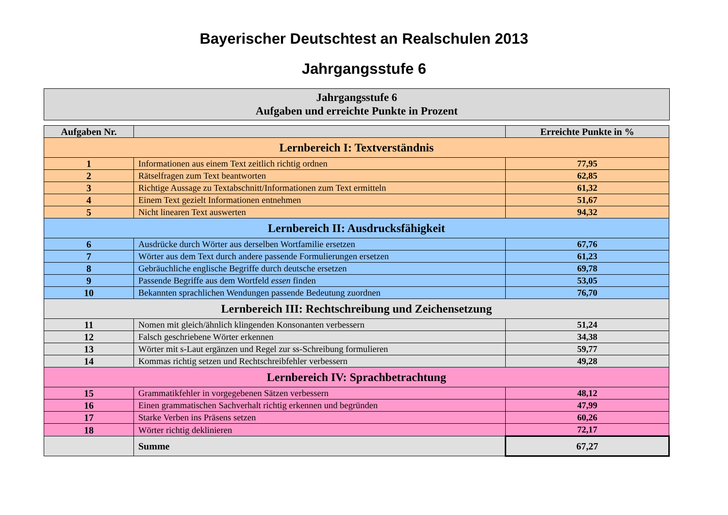Bayerischer Deutschtest an Realschulen 2013
Jahrgangsstufe 6
Jahrgangsstufe 6
Aufgaben und erreichte Punkte in Prozent
| Aufgaben Nr. | | Erreichte Punkte in % |
| --- | --- | --- |
| Lernbereich I: Textverständnis | | |
| 1 | Informationen aus einem Text zeitlich richtig ordnen | 77,95 |
| 2 | Rätselfragen zum Text beantworten | 62,85 |
| 3 | Richtige Aussage zu Textabschnitt/Informationen zum Text ermitteln | 61,32 |
| 4 | Einem Text gezielt Informationen entnehmen | 51,67 |
| 5 | Nicht linearen Text auswerten | 94,32 |
| Lernbereich II: Ausdrucksfähigkeit | | |
| 6 | Ausdrücke durch Wörter aus derselben Wortfamilie ersetzen | 67,76 |
| 7 | Wörter aus dem Text durch andere passende Formulierungen ersetzen | 61,23 |
| 8 | Gebräuchliche englische Begriffe durch deutsche ersetzen | 69,78 |
| 9 | Passende Begriffe aus dem Wortfeld essen finden | 53,05 |
| 10 | Bekannten sprachlichen Wendungen passende Bedeutung zuordnen | 76,70 |
| Lernbereich III: Rechtschreibung und Zeichensetzung | | |
| 11 | Nomen mit gleich/ähnlich klingenden Konsonanten verbessern | 51,24 |
| 12 | Falsch geschriebene Wörter erkennen | 34,38 |
| 13 | Wörter mit s-Laut ergänzen und Regel zur ss-Schreibung formulieren | 59,77 |
| 14 | Kommas richtig setzen und Rechtschreibfehler verbessern | 49,28 |
| Lernbereich IV: Sprachbetrachtung | | |
| 15 | Grammatikfehler in vorgegebenen Sätzen verbessern | 48,12 |
| 16 | Einen grammatischen Sachverhalt richtig erkennen und begründen | 47,99 |
| 17 | Starke Verben ins Präsens setzen | 60,26 |
| 18 | Wörter richtig deklinieren | 72,17 |
| | Summe | 67,27 |